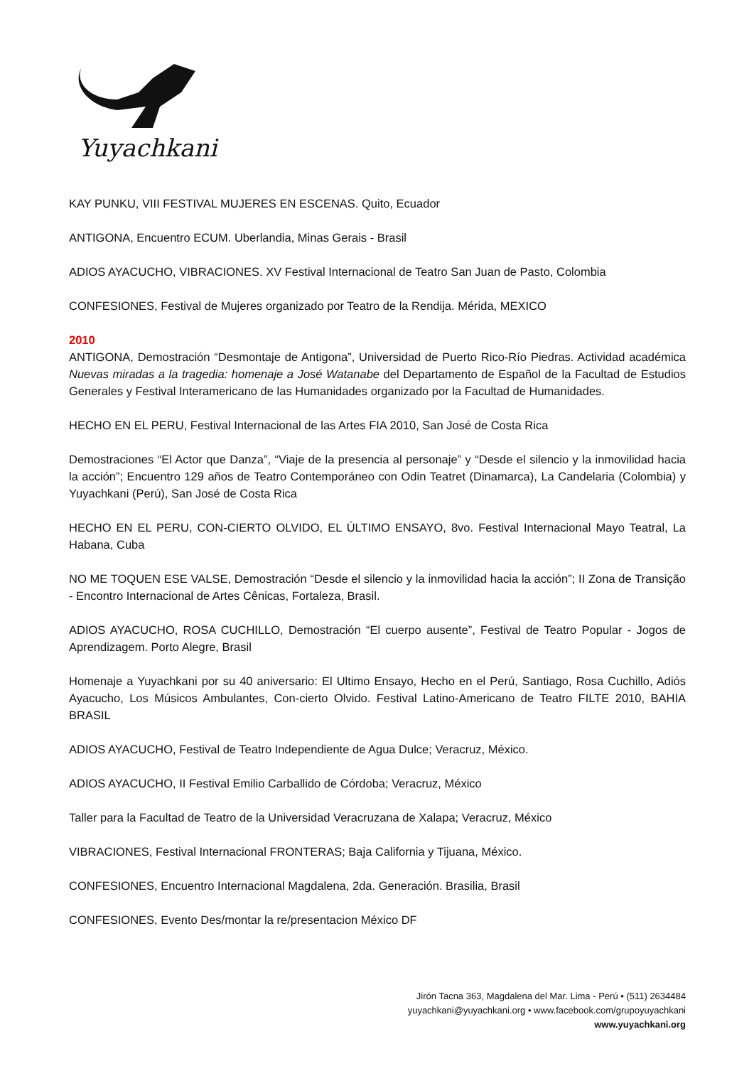Yuyachkani
KAY PUNKU, VIII FESTIVAL MUJERES EN ESCENAS. Quito, Ecuador
ANTIGONA, Encuentro ECUM. Uberlandia, Minas Gerais - Brasil
ADIOS AYACUCHO, VIBRACIONES. XV Festival Internacional de Teatro San Juan de Pasto, Colombia
CONFESIONES, Festival de Mujeres organizado por Teatro de la Rendija. Mérida, MEXICO
2010
ANTIGONA, Demostración “Desmontaje de Antigona”, Universidad de Puerto Rico-Río Piedras. Actividad académica Nuevas miradas a la tragedia: homenaje a José Watanabe del Departamento de Español de la Facultad de Estudios Generales y Festival Interamericano de las Humanidades organizado por la Facultad de Humanidades.
HECHO EN EL PERU, Festival Internacional de las Artes FIA 2010, San José de Costa Rica
Demostraciones “El Actor que Danza”, “Viaje de la presencia al personaje” y “Desde el silencio y la inmovilidad hacia la acción”; Encuentro 129 años de Teatro Contemporáneo con Odin Teatret (Dinamarca), La Candelaria (Colombia) y Yuyachkani (Perú), San José de Costa Rica
HECHO EN EL PERU, CON-CIERTO OLVIDO, EL ÚLTIMO ENSAYO, 8vo. Festival Internacional Mayo Teatral, La Habana, Cuba
NO ME TOQUEN ESE VALSE, Demostración “Desde el silencio y la inmovilidad hacia la acción”; II Zona de Transição - Encontro Internacional de Artes Cênicas, Fortaleza, Brasil.
ADIOS AYACUCHO, ROSA CUCHILLO, Demostración “El cuerpo ausente”, Festival de Teatro Popular - Jogos de Aprendizagem. Porto Alegre, Brasil
Homenaje a Yuyachkani por su 40 aniversario: El Ultimo Ensayo, Hecho en el Perú, Santiago, Rosa Cuchillo, Adiós Ayacucho, Los Músicos Ambulantes, Con-cierto Olvido. Festival Latino-Americano de Teatro FILTE 2010, BAHIA BRASIL
ADIOS AYACUCHO, Festival de Teatro Independiente de Agua Dulce; Veracruz, México.
ADIOS AYACUCHO, II Festival Emilio Carballido de Córdoba; Veracruz, México
Taller para la Facultad de Teatro de la Universidad Veracruzana de Xalapa; Veracruz, México
VIBRACIONES, Festival Internacional FRONTERAS; Baja California y Tijuana, México.
CONFESIONES, Encuentro Internacional Magdalena, 2da. Generación. Brasilia, Brasil
CONFESIONES, Evento Des/montar la re/presentacion México DF
Jirón Tacna 363, Magdalena del Mar. Lima - Perú • (511) 2634484
yuyachkani@yuyachkani.org • www.facebook.com/grupoyuyachkani
www.yuyachkani.org